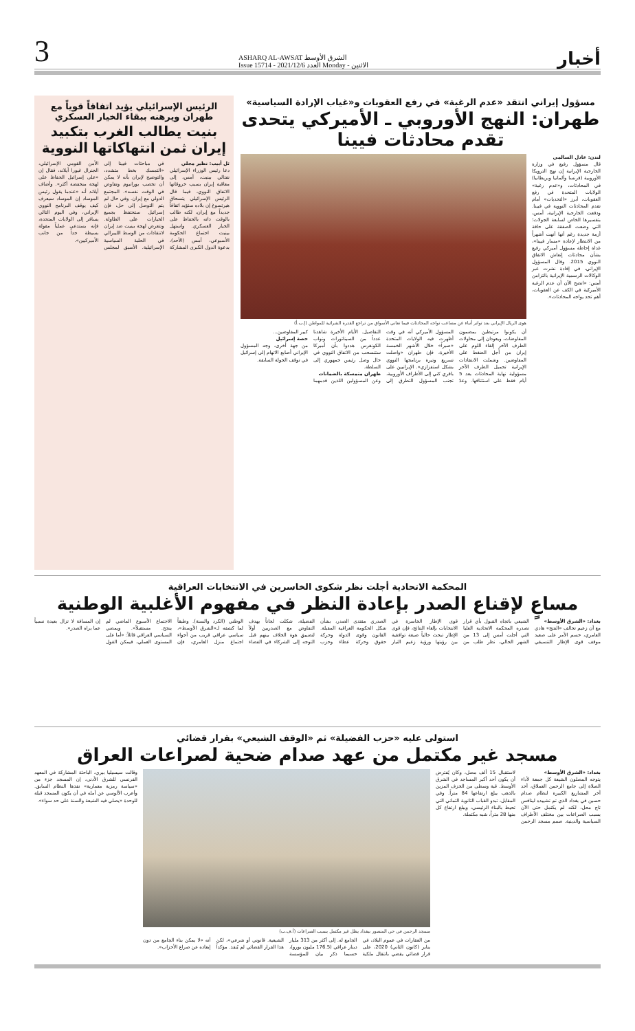أخبار
ASHARQ AL-AWSAT الشرق الأوسط
Issue 15714 - العدد 2021/12/6 Monday - الاثنين
3
مسؤول إيراني انتقد «عدم الرغبة» في رفع العقوبات و«غياب الإرادة السياسية»
طهران: النهج الأوروبي ـ الأميركي يتحدى تقدم محادثات فيينا
لندن: عادل السالمي
قال مسؤول رفيع في وزارة الخارجية الإيرانية إن نهج الترويكا الأوروبية (فرنسا وألمانيا وبريطانيا) في المحادثات، و«عدم رغبة» الولايات المتحدة في رفع العقوبات، أبرز «التحديات» أمام تقدم المحادثات النووية في فيينا. ودفعت الخارجية الإيرانية، أمس، بتفسيرها الخاص لسابعة الجولات؛ التي وضعت الصفقة على حافة أزمة جديدة رغم أنها أنهت أشهراً من الانتظار لإعادة «مسار فيينا»، غداة إحاطة مسؤول أميركي رفيع بشأن محادثات إنعاش الاتفاق النووي 2015. وقال المسؤول الإيراني، في إفادة نشرت عبر الوكالات الرسمية الإيرانية بالتزامن أمس: «اتضح الآن أن عدم الرغبة الأميركية في الكف عن العقوبات، أهم تحد يواجه المحادثات».
هوى الريال الإيراني بعد تواتر أنباء عن مصاعب تواجه المحادثات فيما تعاني الأسواق من تراجع القدرة الشرائية للمواطن (إ.ب.أ)
أن يكونوا مرتبطين بمضمون المفاوضات، ويعودان إلى محاولات الطرف الآخر إلقاء اللوم على إيران من أجل الضغط على المفاوضين. وشملت الانتقادات الإيرانية تحميل الطرف الآخر مسؤولية نهاية المحادثات بعد 5 أيام فقط على استئنافها. وعدّ المسؤول الأميركي أنه في وقت أظهرت فيه الولايات المتحدة «صبراً» خلال الأشهر الخمسة الأخيرة، فإن طهران «واصلت تسريع وتيرة برنامجها النووي بشكل استفزازي». الإيرانيين على باقري كني إلى الأطراف الأوروبية، تجنب المسؤول التطرق إلى التفاصيل. الأيام الأخيرة شاهدنا عدداً من السيناتورات ونواب الكونغرس هددوا بأن أميركا ستنسحب من الاتفاق النووي في حال وصل رئيس جمهوري إلى السلطة.
طهران متمسكة بالضمانات
وعن المسؤولين اللذين قدمهما كبير المفاوضين...
حصة إسرائيل
من جهة أخرى، وجه المسؤول الإيراني أصابع الاتهام إلى إسرائيل في توقف الجولة السابقة.
الرئيس الإسرائيلي يؤيد اتفاقاً قوياً مع طهران ويرهنه ببقاء الخيار العسكري
بنيت يطالب الغرب بتكبيد إيران ثمن انتهاكاتها النووية
تل أبيب: نظير مجلي
دعا رئيس الوزراء الإسرائيلي نفتالي بينيت، أمس، إلى معاقبة إيران بسبب خروقاتها الاتفاق النووي، فيما قال الرئيس الإسرائيلي يتسحاق هيرتسوغ إن بلاده ستؤيد اتفاقاً جديداً مع إيران، لكنه طالب بالوقت ذاته بالحفاظ على الخيار العسكري. واستهل بينيت اجتماع الحكومة الأسبوعي، أمس (الأحد)، بدعوة الدول الكبرى المشاركة في مباحثات فيينا إلى «التمسك بخط متشدد، والتوضيح لإيران بأنه لا يمكن أن تخصب يورانيوم وتفاوض في الوقت نفسه». المجتمع الدولي مع إيران. وفي حال لم يتم التوصل إلى حل، فإن إسرائيل ستحتفظ بجميع الخيارات على الطاولة. وتتعرض لهجة بينيت ضد إيران لانتقادات من الوسط الليبرالي في الحلبة السياسية الإسرائيلية. الأسبق لمجلس الأمن القومي الإسرائيلي، الجنرال غيورا أيلاند، فقال إن «على إسرائيل الحفاظ على لهجة منخفضة أكثر». وأضاف أيلاند أنه «عندما يقول رئيس الموساد إن الموساد سيعرف كيف يوقف البرنامج النووي الإيراني، وفي اليوم التالي يسافر إلى الولايات المتحدة، فإنه يستدعي عملياً مقولة بسيطة جداً من جانب الأميركيين».
المحكمة الاتحادية أجلت نظر شكوى الخاسرين في الانتخابات العراقية
مساعٍ لإقناع الصدر بإعادة النظر في مفهوم الأغلبية الوطنية
بغداد: «الشرق الأوسط»
مع أن زعيم تحالف «الفتح» هادي العامري، حسم الأمر على صعيد موقف قوى الإطار التنسيقي الشيعي باتجاه القبول بأي قرار تصدره المحكمة الاتحادية العليا التي أجلت أمس إلى 13 من الشهر الحالي، نظر طلب من قوى الإطار الخاسرة في الانتخابات بإلغاء النتائج، فإن قوى الإطار تبحث حالياً صيغة توافقية بين رؤيتها ورؤية زعيم التيار الصدري مقتدى الصدر، بشأن شكل الحكومة العراقية المقبلة. القانون وقوى الدولة وحركة حقوق وحركة عطاء وحزب الفضيلة، شكلت لجاناً بهدف التفاوض مع الصدريين أولاً لتضييق هوة الخلاف بينهم قبل التوجه إلى الشركاء في الفضاء الوطني (الكرد والسنة). وطبقاً لما كشفه لـ«الشرق الأوسط»، سياسي عراقي قريب من أجواء اجتماع منزل العامري، فإن الاجتماع الأسبوع الماضي لم ينجح. مستقبلاً». ويمضي السياسي العراقي قائلاً: «أما على المستوى العملي، فيمكن القول إن المسافة لا تزال بعيدة نسبياً عما يراه الصدر».
استولى عليه «حزب الفضيلة» ثم «الوقف الشيعي» بقرار قضائي
مسجد غير مكتمل من عهد صدام ضحية لصراعات العراق
بغداد: «الشرق الأوسط»
يتوجه المصلون الشيعة كل جمعة لأداء الصلاة إلى جامع الرحمن العملاق، أحد آخر المشاريع الكبيرة لنظام صدام حسين في بغداد الذي تم تشييده لينافس تاج محل، لكنه لم يكتمل حتى الآن بسبب الصراعات بين مختلف الأطراف السياسية والدينية. صمم مسجد الرحمن لاستقبال 15 ألف مصل، وكان يُفترض أن يكون أحد أكبر المساجد في الشرق الأوسط. قبة وسطى من الخزف المزين بالذهب يبلغ ارتفاعها 84 متراً. وفي المقابل، تبدو القباب الثانوية الثماني التي تحيط بالبناء الرئيسي، ويبلغ ارتفاع كل منها 28 متراً، شبه مكتملة.
مسجد الرحمن في حي المنصور ببغداد يظل غير مكتمل بسبب الصراعات (أ.ف.ب)
من العقارات في عموم البلاد، في يناير (كانون الثاني) 2020، على قرار قضائي يقضي بانتقال ملكية الجامع له. إلى أكثر من 313 مليار دينار عراقي (176.5 مليون يورو)، حسبما ذكر بيان للمؤسسة الشيعية. قانوني أو شرعي»، لكن هذا القرار القضائي لم يُنفذ. مؤكداً أنه «لا يمكن بناء الجامع من دون إبعاده عن صراع الأحزاب».
وقالت سيسيليا بيري، الباحثة المشاركة في المعهد الفرنسي للشرق الأدنى، إن المسجد جزء من «سياسة رمزية معمارية» نفذها النظام السابق. وأعرب الألوسي عن أمله في أن يكون المسجد قبلة للوحدة «يصلي فيه الشيعة والسنة على حد سواء».